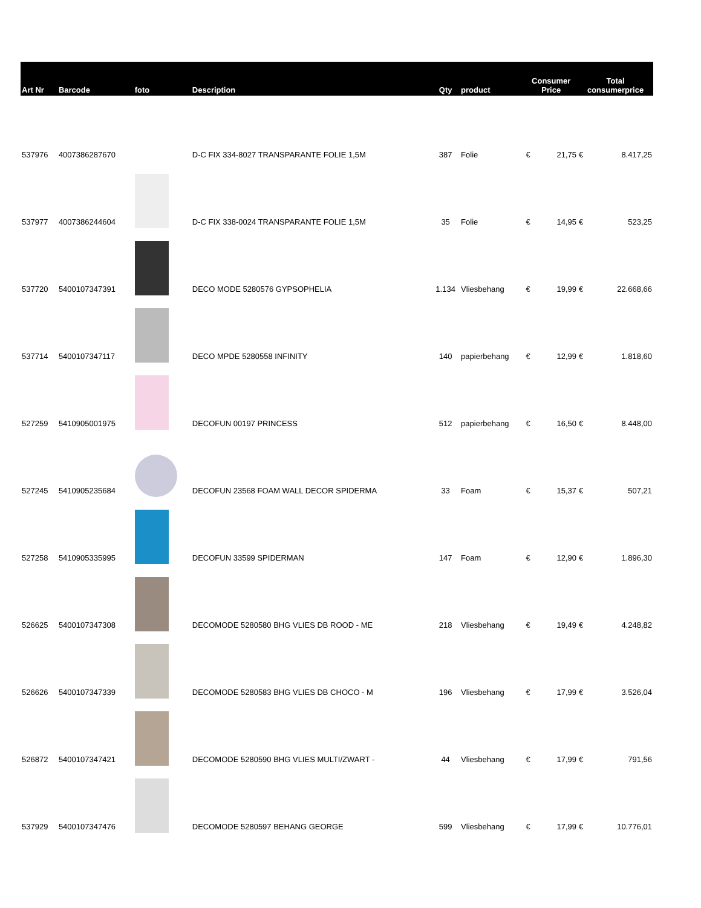| Art Nr | Barcode | foto | Description | Qty | product | Consumer Price | | Total consumerprice | |
| --- | --- | --- | --- | --- | --- | --- | --- | --- | --- |
| 537976 | 4007386287670 | | D-C FIX 334-8027 TRANSPARANTE FOLIE 1,5M | 387 | Folie | € | 21,75 | € | 8.417,25 |
| 537977 | 4007386244604 | | D-C FIX 338-0024 TRANSPARANTE FOLIE 1,5M | 35 | Folie | € | 14,95 | € | 523,25 |
| 537720 | 5400107347391 | | DECO MODE 5280576 GYPSOPHELIA | 1.134 | Vliesbehang | € | 19,99 | € | 22.668,66 |
| 537714 | 5400107347117 | | DECO MPDE 5280558 INFINITY | 140 | papierbehang | € | 12,99 | € | 1.818,60 |
| 527259 | 5410905001975 | | DECOFUN 00197 PRINCESS | 512 | papierbehang | € | 16,50 | € | 8.448,00 |
| 527245 | 5410905235684 | | DECOFUN 23568 FOAM WALL DECOR SPIDERMA | 33 | Foam | € | 15,37 | € | 507,21 |
| 527258 | 5410905335995 | | DECOFUN 33599 SPIDERMAN | 147 | Foam | € | 12,90 | € | 1.896,30 |
| 526625 | 5400107347308 | | DECOMODE 5280580 BHG VLIES DB ROOD - ME | 218 | Vliesbehang | € | 19,49 | € | 4.248,82 |
| 526626 | 5400107347339 | | DECOMODE 5280583 BHG VLIES DB CHOCO - M | 196 | Vliesbehang | € | 17,99 | € | 3.526,04 |
| 526872 | 5400107347421 | | DECOMODE 5280590 BHG VLIES MULTI/ZWART - | 44 | Vliesbehang | € | 17,99 | € | 791,56 |
| 537929 | 5400107347476 | | DECOMODE 5280597 BEHANG GEORGE | 599 | Vliesbehang | € | 17,99 | € | 10.776,01 |